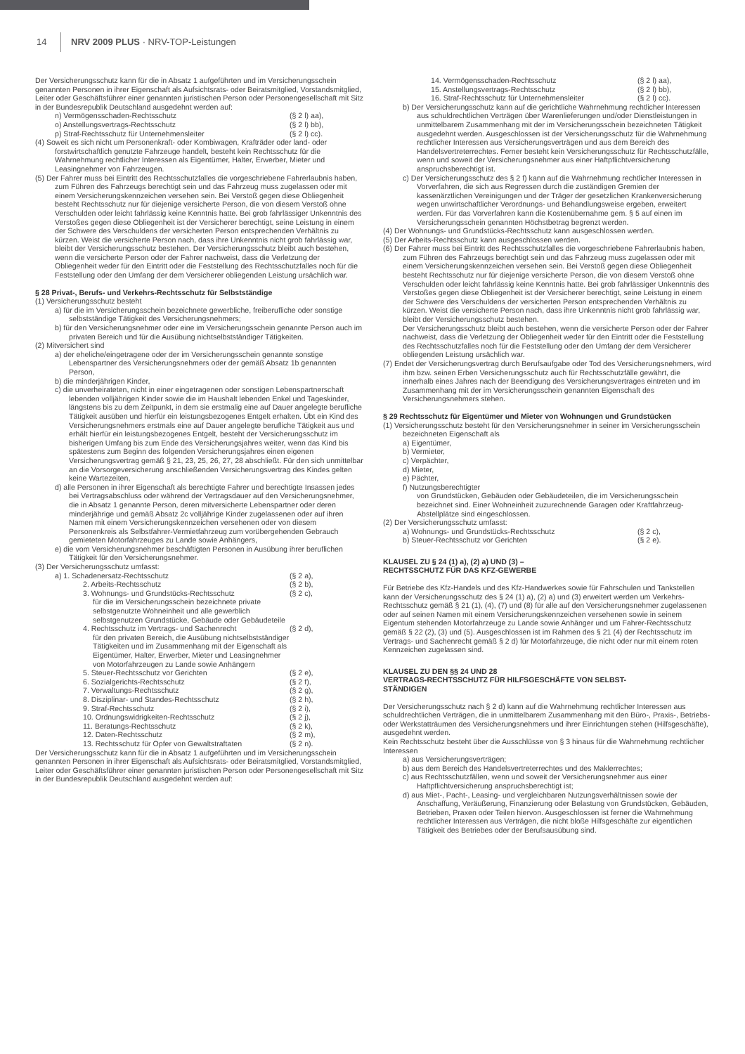14 NRV 2009 PLUS · NRV-TOP-Leistungen
Der Versicherungsschutz kann für die in Absatz 1 aufgeführten und im Versicherungsschein genannten Personen in ihrer Eigenschaft als Aufsichtsrats- oder Beiratsmitglied, Vorstandsmitglied, Leiter oder Geschäftsführer einer genannten juristischen Person oder Personengesellschaft mit Sitz in der Bundesrepublik Deutschland ausgedehnt werden auf:
n) Vermögensschaden-Rechtsschutz (§ 2 l) aa),
o) Anstellungsvertrags-Rechtsschutz (§ 2 l) bb),
p) Straf-Rechtsschutz für Unternehmensleiter (§ 2 l) cc).
(4) Soweit es sich nicht um Personenkraft- oder Kombiwagen, Krafträder oder land- oder forstwirtschaftlich genutzte Fahrzeuge handelt, besteht kein Rechtsschutz für die Wahrnehmung rechtlicher Interessen als Eigentümer, Halter, Erwerber, Mieter und Leasingnehmer von Fahrzeugen.
(5) Der Fahrer muss bei Eintritt des Rechtsschutzfalles die vorgeschriebene Fahrerlaubnis haben, zum Führen des Fahrzeugs berechtigt sein und das Fahrzeug muss zugelassen oder mit einem Versicherungskennzeichen versehen sein. Bei Verstoß gegen diese Obliegenheit besteht Rechtsschutz nur für diejenige versicherte Person, die von diesem Verstoß ohne Verschulden oder leicht fahrlässig keine Kenntnis hatte. Bei grob fahrlässiger Unkenntnis des Verstoßes gegen diese Obliegenheit ist der Versicherer berechtigt, seine Leistung in einem der Schwere des Verschuldens der versicherten Person entsprechenden Verhältnis zu kürzen. Weist die versicherte Person nach, dass ihre Unkenntnis nicht grob fahrlässig war, bleibt der Versicherungsschutz bestehen. Der Versicherungsschutz bleibt auch bestehen, wenn die versicherte Person oder der Fahrer nachweist, dass die Verletzung der Obliegenheit weder für den Eintritt oder die Feststellung des Rechtsschutzfalles noch für die Feststellung oder den Umfang der dem Versicherer obliegenden Leistung ursächlich war.
§ 28 Privat-, Berufs- und Verkehrs-Rechtsschutz für Selbstständige
(1) Versicherungsschutz besteht
a) für die im Versicherungsschein bezeichnete gewerbliche, freiberufliche oder sonstige selbstständige Tätigkeit des Versicherungsnehmers;
b) für den Versicherungsnehmer oder eine im Versicherungsschein genannte Person auch im privaten Bereich und für die Ausübung nichtselbstständiger Tätigkeiten.
(2) Mitversichert sind
a) der eheliche/eingetragene oder der im Versicherungsschein genannte sonstige Lebenspartner des Versicherungsnehmers oder der gemäß Absatz 1b genannten Person,
b) die minderjährigen Kinder,
c) die unverheirateten, nicht in einer eingetragenen oder sonstigen Lebenspartnerschaft lebenden volljährigen Kinder sowie die im Haushalt lebenden Enkel und Tageskinder, längstens bis zu dem Zeitpunkt, in dem sie erstmalig eine auf Dauer angelegte berufliche Tätigkeit ausüben und hierfür ein leistungsbezogenes Entgelt erhalten. Übt ein Kind des Versicherungsnehmers erstmals eine auf Dauer angelegte berufliche Tätigkeit aus und erhält hierfür ein leistungsbezogenes Entgelt, besteht der Versicherungsschutz im bisherigen Umfang bis zum Ende des Versicherungsjahres weiter, wenn das Kind bis spätestens zum Beginn des folgenden Versicherungsjahres einen eigenen Versicherungsvertrag gemäß § 21, 23, 25, 26, 27, 28 abschließt. Für den sich unmittelbar an die Vorsorgeversicherung anschließenden Versicherungsvertrag des Kindes gelten keine Wartezeiten,
d) alle Personen in ihrer Eigenschaft als berechtigte Fahrer und berechtigte Insassen jedes bei Vertragsabschluss oder während der Vertragsdauer auf den Versicherungsnehmer, die in Absatz 1 genannte Person, deren mitversicherte Lebenspartner oder deren minderjährige und gemäß Absatz 2c volljährige Kinder zugelassenen oder auf ihren Namen mit einem Versicherungskennzeichen versehenen oder von diesem Personenkreis als Selbstfahrer-Vermietfahrzeug zum vorübergehenden Gebrauch gemieteten Motorfahrzeuges zu Lande sowie Anhängers,
e) die vom Versicherungsnehmer beschäftigten Personen in Ausübung ihrer beruflichen Tätigkeit für den Versicherungsnehmer.
(3) Der Versicherungsschutz umfasst:
a) 1. Schadenersatz-Rechtsschutz (§ 2 a),
2. Arbeits-Rechtsschutz (§ 2 b),
3. Wohnungs- und Grundstücks-Rechtsschutz (§ 2 c),
für die im Versicherungsschein bezeichnete private selbstgenutzte Wohneinheit und alle gewerblich selbstgenutzen Grundstücke, Gebäude oder Gebäudeteile
4. Rechtsschutz im Vertrags- und Sachenrecht (§ 2 d),
für den privaten Bereich, die Ausübung nichtselbstständiger Tätigkeiten und im Zusammenhang mit der Eigenschaft als Eigentümer, Halter, Erwerber, Mieter und Leasingnehmer von Motorfahrzeugen zu Lande sowie Anhängern
5. Steuer-Rechtsschutz vor Gerichten (§ 2 e),
6. Sozialgerichts-Rechtsschutz (§ 2 f),
7. Verwaltungs-Rechtsschutz (§ 2 g),
8. Disziplinar- und Standes-Rechtsschutz (§ 2 h),
9. Straf-Rechtsschutz (§ 2 i),
10. Ordnungswidrigkeiten-Rechtsschutz (§ 2 j),
11. Beratungs-Rechtsschutz (§ 2 k),
12. Daten-Rechtsschutz (§ 2 m),
13. Rechtsschutz für Opfer von Gewaltstraftaten (§ 2 n).
Der Versicherungsschutz kann für die in Absatz 1 aufgeführten und im Versicherungsschein genannten Personen in ihrer Eigenschaft als Aufsichtsrats- oder Beiratsmitglied, Vorstandsmitglied, Leiter oder Geschäftsführer einer genannten juristischen Person oder Personengesellschaft mit Sitz in der Bundesrepublik Deutschland ausgedehnt werden auf:
14. Vermögensschaden-Rechtsschutz (§ 2 l) aa),
15. Anstellungsvertrags-Rechtsschutz (§ 2 l) bb),
16. Straf-Rechtsschutz für Unternehmensleiter (§ 2 l) cc).
b) Der Versicherungsschutz kann auf die gerichtliche Wahrnehmung rechtlicher Interessen aus schuldrechtlichen Verträgen über Warenlieferungen und/oder Dienstleistungen in unmittelbarem Zusammenhang mit der im Versicherungsschein bezeichneten Tätigkeit ausgedehnt werden. Ausgeschlossen ist der Versicherungsschutz für die Wahrnehmung rechtlicher Interessen aus Versicherungsverträgen und aus dem Bereich des Handelsvertreterrechtes. Ferner besteht kein Versicherungsschutz für Rechtsschutzfälle, wenn und soweit der Versicherungsnehmer aus einer Haftpflichtversicherung anspruchsberechtigt ist.
c) Der Versicherungsschutz des § 2 f) kann auf die Wahrnehmung rechtlicher Interessen in Vorverfahren, die sich aus Regressen durch die zuständigen Gremien der kassenärztlichen Vereinigungen und der Träger der gesetzlichen Krankenversicherung wegen unwirtschaftlicher Verordnungs- und Behandlungsweise ergeben, erweitert werden. Für das Vorverfahren kann die Kostenübernahme gem. § 5 auf einen im Versicherungsschein genannten Höchstbetrag begrenzt werden.
(4) Der Wohnungs- und Grundstücks-Rechtsschutz kann ausgeschlossen werden.
(5) Der Arbeits-Rechtsschutz kann ausgeschlossen werden.
(6) Der Fahrer muss bei Eintritt des Rechtsschutzfalles die vorgeschriebene Fahrerlaubnis haben, zum Führen des Fahrzeugs berechtigt sein und das Fahrzeug muss zugelassen oder mit einem Versicherungskennzeichen versehen sein. Bei Verstoß gegen diese Obliegenheit besteht Rechtsschutz nur für diejenige versicherte Person, die von diesem Verstoß ohne Verschulden oder leicht fahrlässig keine Kenntnis hatte. Bei grob fahrlässiger Unkenntnis des Verstoßes gegen diese Obliegenheit ist der Versicherer berechtigt, seine Leistung in einem der Schwere des Verschuldens der versicherten Person entsprechenden Verhältnis zu kürzen. Weist die versicherte Person nach, dass ihre Unkenntnis nicht grob fahrlässig war, bleibt der Versicherungsschutz bestehen.
Der Versicherungsschutz bleibt auch bestehen, wenn die versicherte Person oder der Fahrer nachweist, dass die Verletzung der Obliegenheit weder für den Eintritt oder die Feststellung des Rechtsschutzfalles noch für die Feststellung oder den Umfang der dem Versicherer obliegenden Leistung ursächlich war.
(7) Endet der Versicherungsvertrag durch Berufsaufgabe oder Tod des Versicherungsnehmers, wird ihm bzw. seinen Erben Versicherungsschutz auch für Rechtsschutzfälle gewährt, die innerhalb eines Jahres nach der Beendigung des Versicherungsvertrages eintreten und im Zusammenhang mit der im Versicherungsschein genannten Eigenschaft des Versicherungsnehmers stehen.
§ 29 Rechtsschutz für Eigentümer und Mieter von Wohnungen und Grundstücken
(1) Versicherungsschutz besteht für den Versicherungsnehmer in seiner im Versicherungsschein bezeichneten Eigenschaft als
a) Eigentümer,
b) Vermieter,
c) Verpächter,
d) Mieter,
e) Pächter,
f) Nutzungsberechtigter
von Grundstücken, Gebäuden oder Gebäudeteilen, die im Versicherungsschein bezeichnet sind. Einer Wohneinheit zuzurechnende Garagen oder Kraftfahrzeug-Abstellplätze sind eingeschlossen.
(2) Der Versicherungsschutz umfasst:
a) Wohnungs- und Grundstücks-Rechtsschutz (§ 2 c),
b) Steuer-Rechtsschutz vor Gerichten (§ 2 e).
KLAUSEL ZU § 24 (1) a), (2) a) UND (3) –
RECHTSSCHUTZ FÜR DAS KFZ-GEWERBE
Für Betriebe des Kfz-Handels und des Kfz-Handwerkes sowie für Fahrschulen und Tankstellen kann der Versicherungsschutz des § 24 (1) a), (2) a) und (3) erweitert werden um Verkehrs-Rechtsschutz gemäß § 21 (1), (4), (7) und (8) für alle auf den Versicherungsnehmer zugelassenen oder auf seinen Namen mit einem Versicherungskennzeichen versehenen sowie in seinem Eigentum stehenden Motorfahrzeuge zu Lande sowie Anhänger und um Fahrer-Rechtsschutz gemäß § 22 (2), (3) und (5). Ausgeschlossen ist im Rahmen des § 21 (4) der Rechtsschutz im Vertrags- und Sachenrecht gemäß § 2 d) für Motorfahrzeuge, die nicht oder nur mit einem roten Kennzeichen zugelassen sind.
KLAUSEL ZU DEN §§ 24 UND 28
VERTRAGS-RECHTSSCHUTZ FÜR HILFSGESCHÄFTE VON SELBST-
STÄNDIGEN
Der Versicherungsschutz nach § 2 d) kann auf die Wahrnehmung rechtlicher Interessen aus schuldrechtlichen Verträgen, die in unmittelbarem Zusammenhang mit den Büro-, Praxis-, Betriebs- oder Werkstatträumen des Versicherungsnehmers und ihrer Einrichtungen stehen (Hilfsgeschäfte), ausgedehnt werden.
Kein Rechtsschutz besteht über die Ausschlüsse von § 3 hinaus für die Wahrnehmung rechtlicher Interessen
a) aus Versicherungsverträgen;
b) aus dem Bereich des Handelsvertreterrechtes und des Maklerrechtes;
c) aus Rechtsschutzfällen, wenn und soweit der Versicherungsnehmer aus einer Haftpflichtversicherung anspruchsberechtigt ist;
d) aus Miet-, Pacht-, Leasing- und vergleichbaren Nutzungsverhältnissen sowie der Anschaffung, Veräußerung, Finanzierung oder Belastung von Grundstücken, Gebäuden, Betrieben, Praxen oder Teilen hiervon. Ausgeschlossen ist ferner die Wahrnehmung rechtlicher Interessen aus Verträgen, die nicht bloße Hilfsgeschäfte zur eigentlichen Tätigkeit des Betriebes oder der Berufsausübung sind.